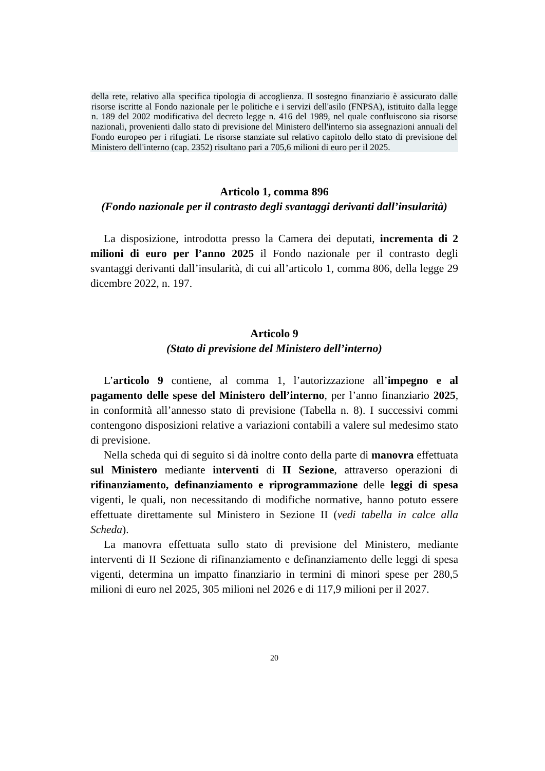della rete, relativo alla specifica tipologia di accoglienza. Il sostegno finanziario è assicurato dalle risorse iscritte al Fondo nazionale per le politiche e i servizi dell'asilo (FNPSA), istituito dalla legge n. 189 del 2002 modificativa del decreto legge n. 416 del 1989, nel quale confluiscono sia risorse nazionali, provenienti dallo stato di previsione del Ministero dell'interno sia assegnazioni annuali del Fondo europeo per i rifugiati. Le risorse stanziate sul relativo capitolo dello stato di previsione del Ministero dell'interno (cap. 2352) risultano pari a 705,6 milioni di euro per il 2025.
Articolo 1, comma 896
(Fondo nazionale per il contrasto degli svantaggi derivanti dall’insularità)
La disposizione, introdotta presso la Camera dei deputati, incrementa di 2 milioni di euro per l’anno 2025 il Fondo nazionale per il contrasto degli svantaggi derivanti dall’insularità, di cui all’articolo 1, comma 806, della legge 29 dicembre 2022, n. 197.
Articolo 9
(Stato di previsione del Ministero dell’interno)
L’articolo 9 contiene, al comma 1, l’autorizzazione all’impegno e al pagamento delle spese del Ministero dell’interno, per l’anno finanziario 2025, in conformità all’annesso stato di previsione (Tabella n. 8). I successivi commi contengono disposizioni relative a variazioni contabili a valere sul medesimo stato di previsione.
Nella scheda qui di seguito si dà inoltre conto della parte di manovra effettuata sul Ministero mediante interventi di II Sezione, attraverso operazioni di rifinanziamento, definanziamento e riprogrammazione delle leggi di spesa vigenti, le quali, non necessitando di modifiche normative, hanno potuto essere effettuate direttamente sul Ministero in Sezione II (vedi tabella in calce alla Scheda).
La manovra effettuata sullo stato di previsione del Ministero, mediante interventi di II Sezione di rifinanziamento e definanziamento delle leggi di spesa vigenti, determina un impatto finanziario in termini di minori spese per 280,5 milioni di euro nel 2025, 305 milioni nel 2026 e di 117,9 milioni per il 2027.
20